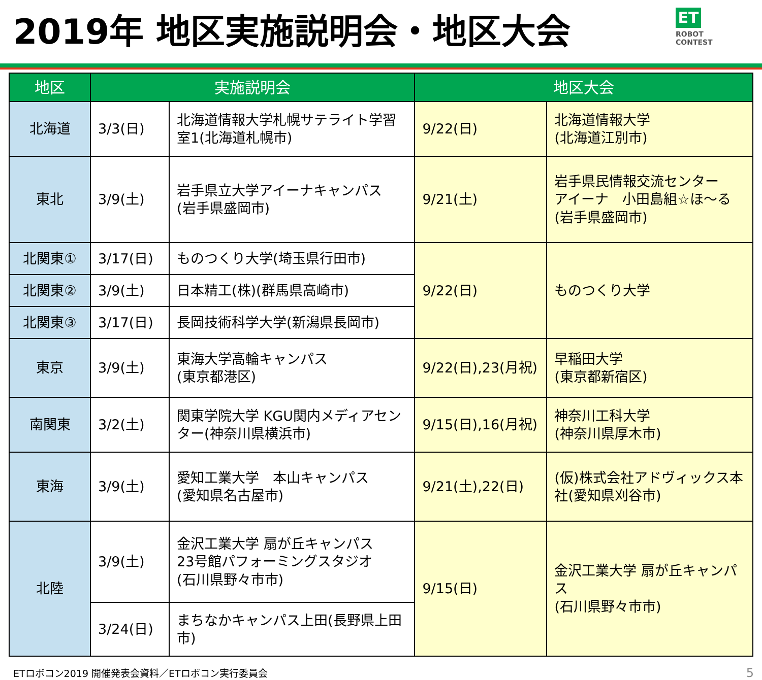2019年 地区実施説明会・地区大会
ET
ROBOT
CONTEST
| 地区 | 実施説明会 | | 地区大会 | |
| --- | --- | --- | --- | --- |
| 北海道 | 3/3(日) | 北海道情報大学札幌サテライト学習室1(北海道札幌市) | 9/22(日) | 北海道情報大学 (北海道江別市) |
| 東北 | 3/9(土) | 岩手県立大学アイーナキャンパス (岩手県盛岡市) | 9/21(土) | 岩手県民情報交流センター アイーナ 小田島組☆ほ～る (岩手県盛岡市) |
| 北関東① | 3/17(日) | ものつくり大学(埼玉県行田市) | 9/22(日) | ものつくり大学 |
| 北関東② | 3/9(土) | 日本精工(株)(群馬県高崎市) | | |
| 北関東③ | 3/17(日) | 長岡技術科学大学(新潟県長岡市) | | |
| 東京 | 3/9(土) | 東海大学高輪キャンパス (東京都港区) | 9/22(日),23(月祝) | 早稲田大学 (東京都新宿区) |
| 南関東 | 3/2(土) | 関東学院大学 KGU関内メディアセンター(神奈川県横浜市) | 9/15(日),16(月祝) | 神奈川工科大学 (神奈川県厚木市) |
| 東海 | 3/9(土) | 愛知工業大学 本山キャンパス (愛知県名古屋市) | 9/21(土),22(日) | (仮)株式会社アドヴィックス本社(愛知県刈谷市) |
| 北陸 | 3/9(土) | 金沢工業大学 扇が丘キャンパス 23号館パフォーミングスタジオ (石川県野々市市) | 9/15(日) | 金沢工業大学 扇が丘キャンパス (石川県野々市市) |
| | 3/24(日) | まちなかキャンパス上田(長野県上田市) | | |
ETロボコン2019 開催発表会資料／ETロボコン実行委員会 5